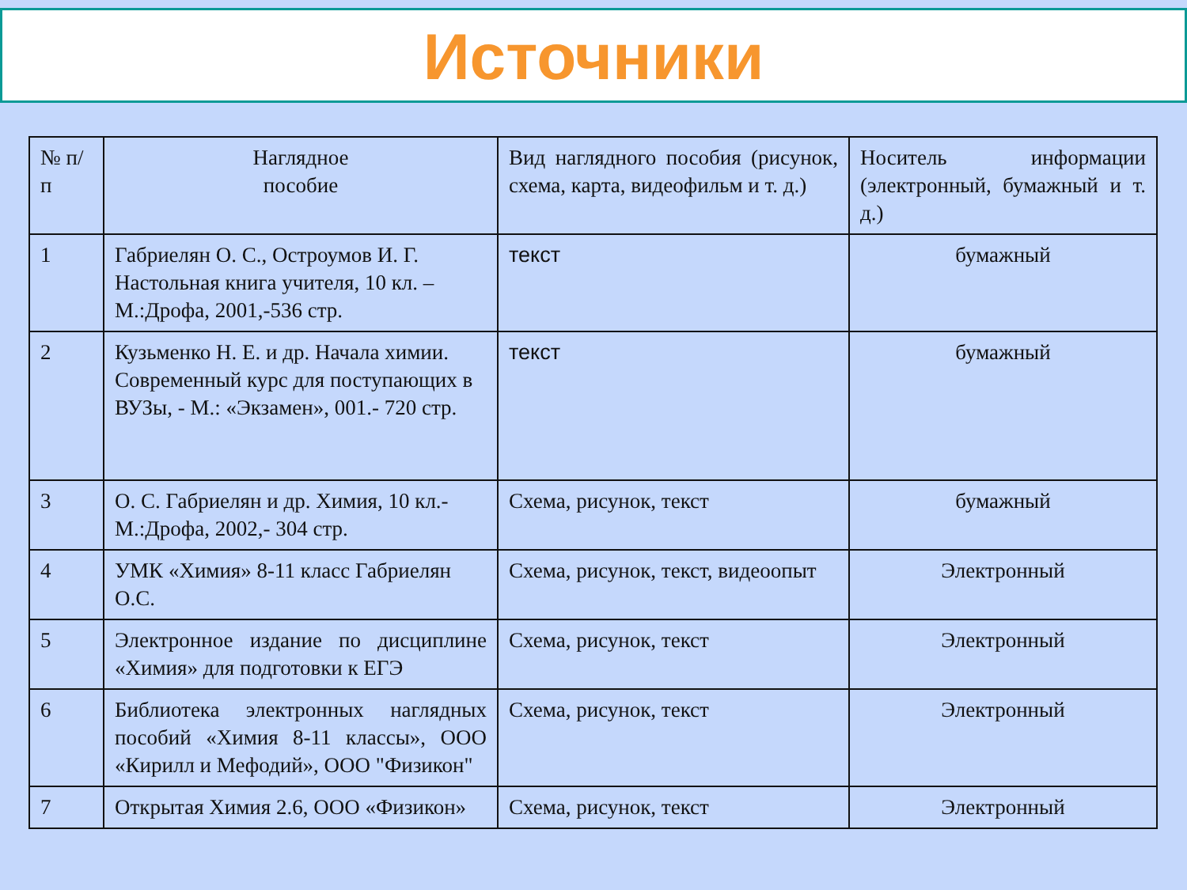Источники
| № п/п | Наглядное пособие | Вид наглядного пособия (рисунок, схема, карта, видеофильм и т. д.) | Носитель информации (электронный, бумажный и т. д.) |
| --- | --- | --- | --- |
| 1 | Габриелян О. С., Остроумов И. Г. Настольная книга учителя, 10 кл. – М.:Дрофа, 2001,-536 стр. | текст | бумажный |
| 2 | Кузьменко Н. Е. и др. Начала химии. Современный курс для поступающих в ВУЗы, - М.: «Экзамен», 001.- 720 стр. | текст | бумажный |
| 3 | О. С. Габриелян и др. Химия, 10 кл.- М.:Дрофа, 2002,- 304 стр. | Схема, рисунок, текст | бумажный |
| 4 | УМК «Химия» 8-11 класс Габриелян О.С. | Схема, рисунок, текст, видеоопыт | Электронный |
| 5 | Электронное издание по дисциплине «Химия» для подготовки к ЕГЭ | Схема, рисунок, текст | Электронный |
| 6 | Библиотека электронных наглядных пособий «Химия 8-11 классы», ООО «Кирилл и Мефодий», ООО "Физикон" | Схема, рисунок, текст | Электронный |
| 7 | Открытая Химия 2.6, ООО «Физикон» | Схема, рисунок, текст | Электронный |